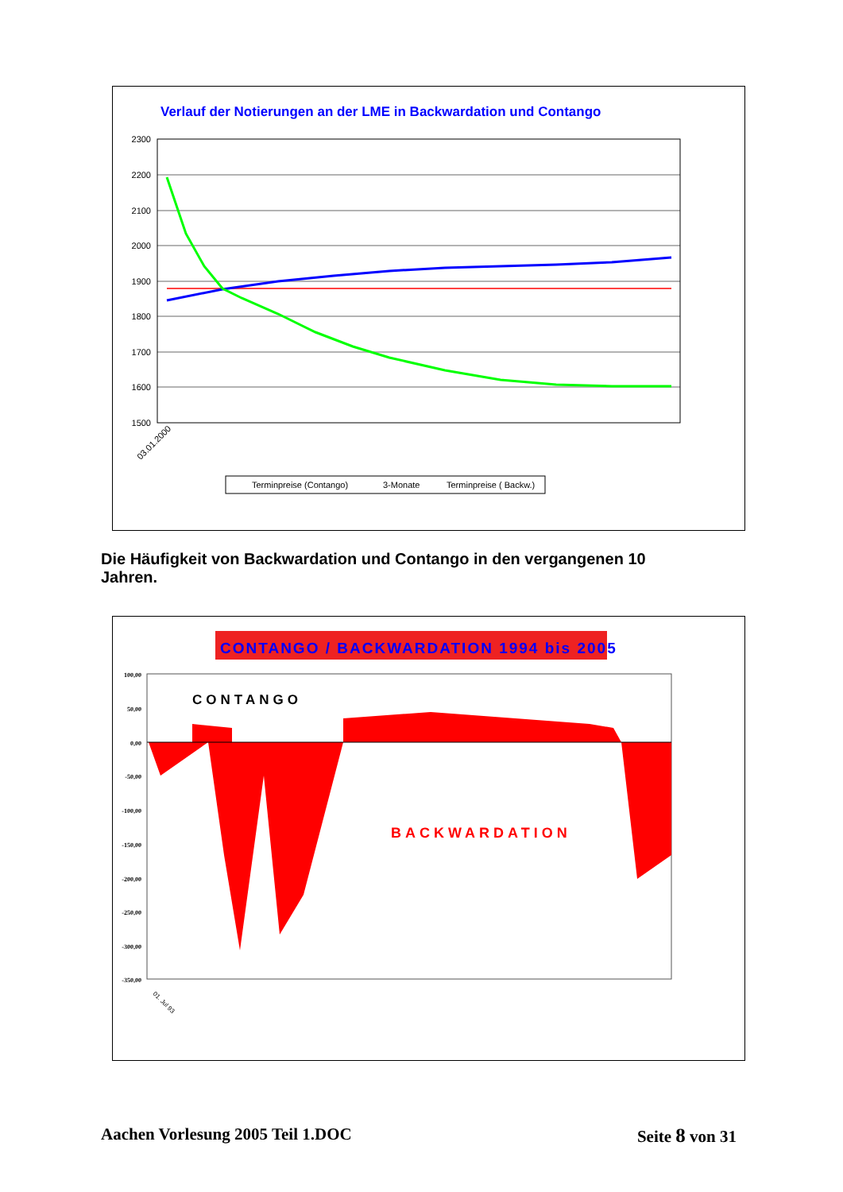Verlauf der Notierungen an der LME in Backwardation und Contango
2300
2200
2100
2000
1900
1800
1700
1600
1500
03.01.2000
Terminpreise (Contango)
3-Monate
Terminpreise ( Backw.)
Die Häufigkeit von Backwardation und Contango in den vergangenen 10 Jahren.
CONTANGO / BACKWARDATION 1994 bis 2005
100,00
50,00
0,00
-50,00
-100,00
-150,00
-200,00
-250,00
-300,00
-350,00
CONTANGO
BACKWARDATION
01. Jul 93
Aachen Vorlesung 2005 Teil 1.DOC Seite 8 von 31